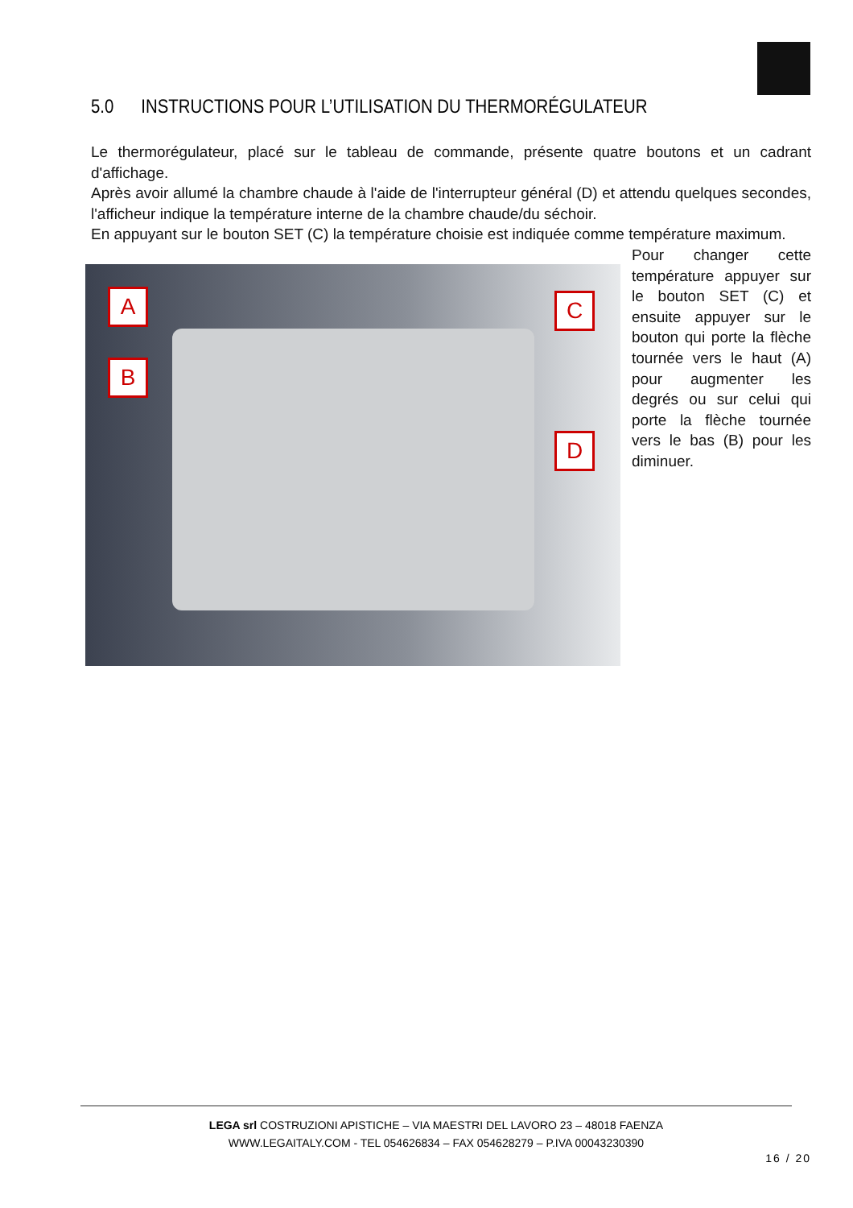5.0 INSTRUCTIONS POUR L’UTILISATION DU THERMORÉGULATEUR
Le thermorégulateur, placé sur le tableau de commande, présente quatre boutons et un cadrant d'affichage.
Après avoir allumé la chambre chaude à l'aide de l'interrupteur général (D) et attendu quelques secondes, l'afficheur indique la température interne de la chambre chaude/du séchoir.
En appuyant sur le bouton SET (C) la température choisie est indiquée comme température maximum.
A
B
C
D
Pour changer cette température appuyer sur le bouton SET (C) et ensuite appuyer sur le bouton qui porte la flèche tournée vers le haut (A) pour augmenter les degrés ou sur celui qui porte la flèche tournée vers le bas (B) pour les diminuer.
LEGA srl COSTRUZIONI APISTICHE – VIA MAESTRI DEL LAVORO 23 – 48018 FAENZA
WWW.LEGAITALY.COM - TEL 054626834 – FAX 054628279 – P.IVA 00043230390
16 / 20